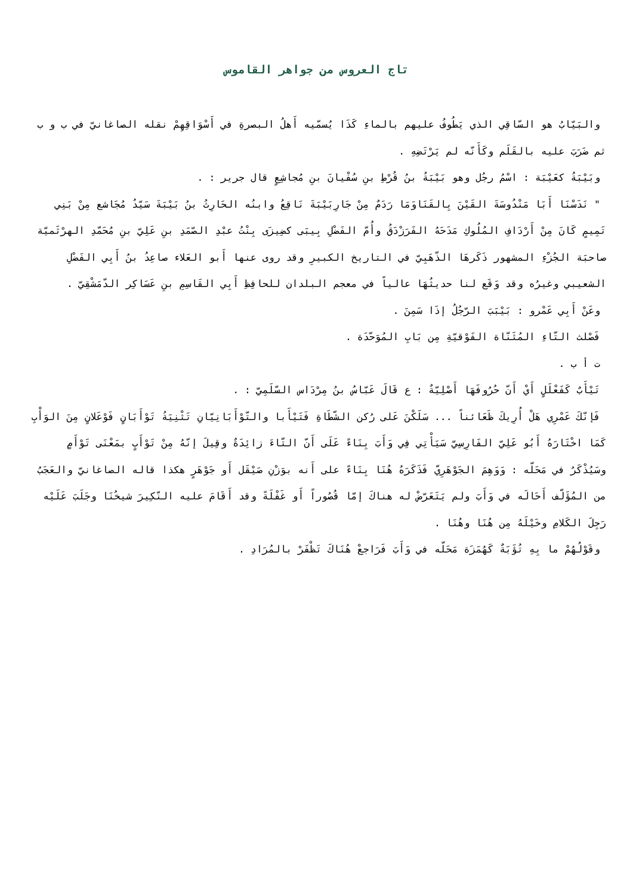تاج العروس من جواهر القاموس
والبَيّابُ هو السّاقِي الذي يَطُوفُ عليهم بالماءِ كَذَا يُسمّيه أَهلُ البصرةِ في أَسْوَاقِهِمْ نقله الصاغانيّ في ب و ب ثم ضَرَبَ عليه بالقَلَم وكَأَنّه لم يَرْتَضِهِ .
وبَيْبَةُ كعَيْبَة : اسْمُ رجُل وهو بَيْبَةُ بنُ قُرْطِ بنِ سُفْيانَ بنِ مُجاشِعٍ قال جرير : .
" نَدَسْنَا أَبَا مَنْدُوسَةَ القَيْنَ بِالقَنَاوَمَا رَدَمٌ مِنْ جَارِبَيْبَةَ نَاقِعُ وابنُه الحَارِثُ بنُ بَيْبَةَ سَيّدُ مُجَاشع مِنْ بَنِي تَمِيمٍ كَانَ مِنْ أَرْدَافِ المُلُوكِ مَدَحَهُ الفَرَزْدَقُ وأُمّ الفَضْلِ بِيبَى كضِيزَى بِنْتُ عبْدِ الصّمَدِ بنِ عَلِيّ بنِ مُحَمّدِ الهرْثَميّة صاحبَة الجُزْءِ المشهور ذَكَرهَا الذّهَبِيّ في التاريخ الكبيرِ وقد روى عنها أَبو العَلاء صاعِدُ بنُ أَبِي الفَضْلِ الشعيبي وغيرُه وقد وَقَع لنا حديثُهَا عالياً في معجم البلدان للحافِظِ أَبِي القَاسِمِ بنِ عَسَاكِر الدّمَشْقِيّ .
وعَنْ أَبِي عَمْرو : بَيْبَبَ الرّجُلُ إذَا سَمِنَ .
فَصْلث التّاءِ المُثَنّاة الفَوْقيّةِ مِن بَابِ المُوَحّدَة .
ت أ ب .
تَيْأَبٌ كَفَعْلَلٍ أَيْ أَنّ حُرُوفَهَا أَصْلِيّةٌ : ع قَالَ عَبّاسُ بنُ مِرْدَاس السّلَمِيّ : .
فَإنّكَ عَمْرِي هَلْ أُرِيكَ ظَعَائناً ... سَلَكْنَ عَلى رُكن الشّطَاةِ فَتَيْأَبا والتّوْأَبَانِيّانِ تَثْنِيَةُ تَوْأَبَانٍ فَوْعَلانٍ مِنَ الوَأْبِ كَمَا اخْتَارَهُ أَبُو عَلِيّ الفَارِسِيّ سَيَأْتِي فِي وَأَبَ بِنَاءً عَلَى أَنّ التّاءَ زائِدَةٌ وقِيلَ إنّهُ مِنْ تَوْأَبٍ بمَعْنَى تَوْأَمٍ وسَيُذْكَرُ في مَحَلّه : وَوَهِمَ الجَوْهَرِيّ فَذَكَرَهُ هُنَا بِنَاءً على أَنه بوَزْنِ صَيْقَل أَو جَوْهَرٍ هكذا قاله الصاغانيّ والعَجَبُ من المُؤَلّف أَحَالَه في وَأَبَ ولم يَتَعَرّضْ له هناكَ إمّا قُصُوراً أَو غَفْلَةً وقد أَقَامَ عليه النّكِيرَ شيخُنَا وجَلَبَ عَلَيْه رَجِلَ الكَلامِ وخَيْلَهُ مِن هُنَا وهُنَا .
وقَوْلُهُمْ ما بِهِ تُؤَبَةٌ كَهُمَزَة مَحَلّه في وَأَبَ فَرَاجعْ هُنَاكَ تَظْفَرْ بالمُرَادِ .